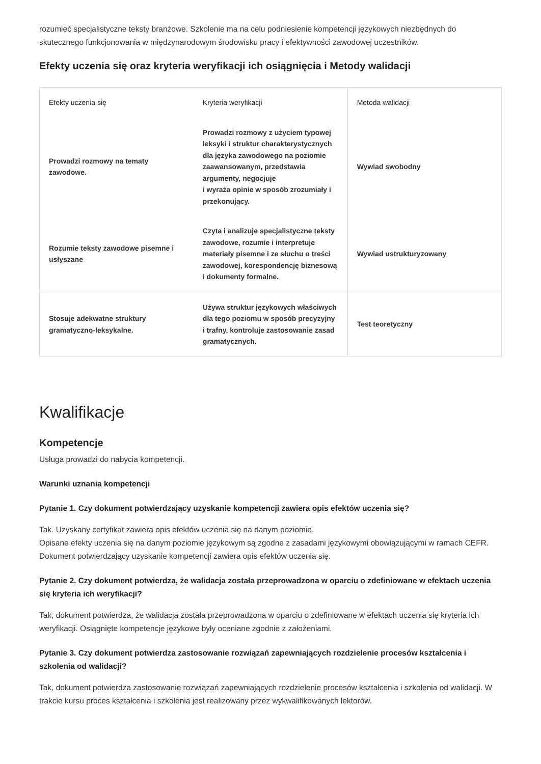rozumieć specjalistyczne teksty branżowe. Szkolenie ma na celu podniesienie kompetencji językowych niezbędnych do skutecznego funkcjonowania w międzynarodowym środowisku pracy i efektywności zawodowej uczestników.
Efekty uczenia się oraz kryteria weryfikacji ich osiągnięcia i Metody walidacji
| Efekty uczenia się | Kryteria weryfikacji | Metoda walidacji |
| --- | --- | --- |
| Prowadzi rozmowy na tematy zawodowe. | Prowadzi rozmowy z użyciem typowej leksyki i struktur charakterystycznych dla języka zawodowego na poziomie zaawansowanym, przedstawia argumenty, negocjuje i wyraża opinie w sposób zrozumiały i przekonujący. | Wywiad swobodny |
| Rozumie teksty zawodowe pisemne i usłyszane | Czyta i analizuje specjalistyczne teksty zawodowe, rozumie i interpretuje materiały pisemne i ze słuchu o treści zawodowej, korespondencję biznesową i dokumenty formalne. | Wywiad ustrukturyzowany |
| Stosuje adekwatne struktury gramatyczno-leksykalne. | Używa struktur językowych właściwych dla tego poziomu w sposób precyzyjny i trafny, kontroluje zastosowanie zasad gramatycznych. | Test teoretyczny |
Kwalifikacje
Kompetencje
Usługa prowadzi do nabycia kompetencji.
Warunki uznania kompetencji
Pytanie 1. Czy dokument potwierdzający uzyskanie kompetencji zawiera opis efektów uczenia się?
Tak. Uzyskany certyfikat zawiera opis efektów uczenia się na danym poziomie.
Opisane efekty uczenia się na danym poziomie językowym są zgodne z zasadami językowymi obowiązującymi w ramach CEFR. Dokument potwierdzający uzyskanie kompetencji zawiera opis efektów uczenia się.
Pytanie 2. Czy dokument potwierdza, że walidacja została przeprowadzona w oparciu o zdefiniowane w efektach uczenia się kryteria ich weryfikacji?
Tak, dokument potwierdza, że walidacja została przeprowadzona w oparciu o zdefiniowane w efektach uczenia się kryteria ich weryfikacji. Osiągnięte kompetencje językowe były oceniane zgodnie z założeniami.
Pytanie 3. Czy dokument potwierdza zastosowanie rozwiązań zapewniających rozdzielenie procesów kształcenia i szkolenia od walidacji?
Tak, dokument potwierdza zastosowanie rozwiązań zapewniających rozdzielenie procesów kształcenia i szkolenia od walidacji. W trakcie kursu proces kształcenia i szkolenia jest realizowany przez wykwalifikowanych lektorów.